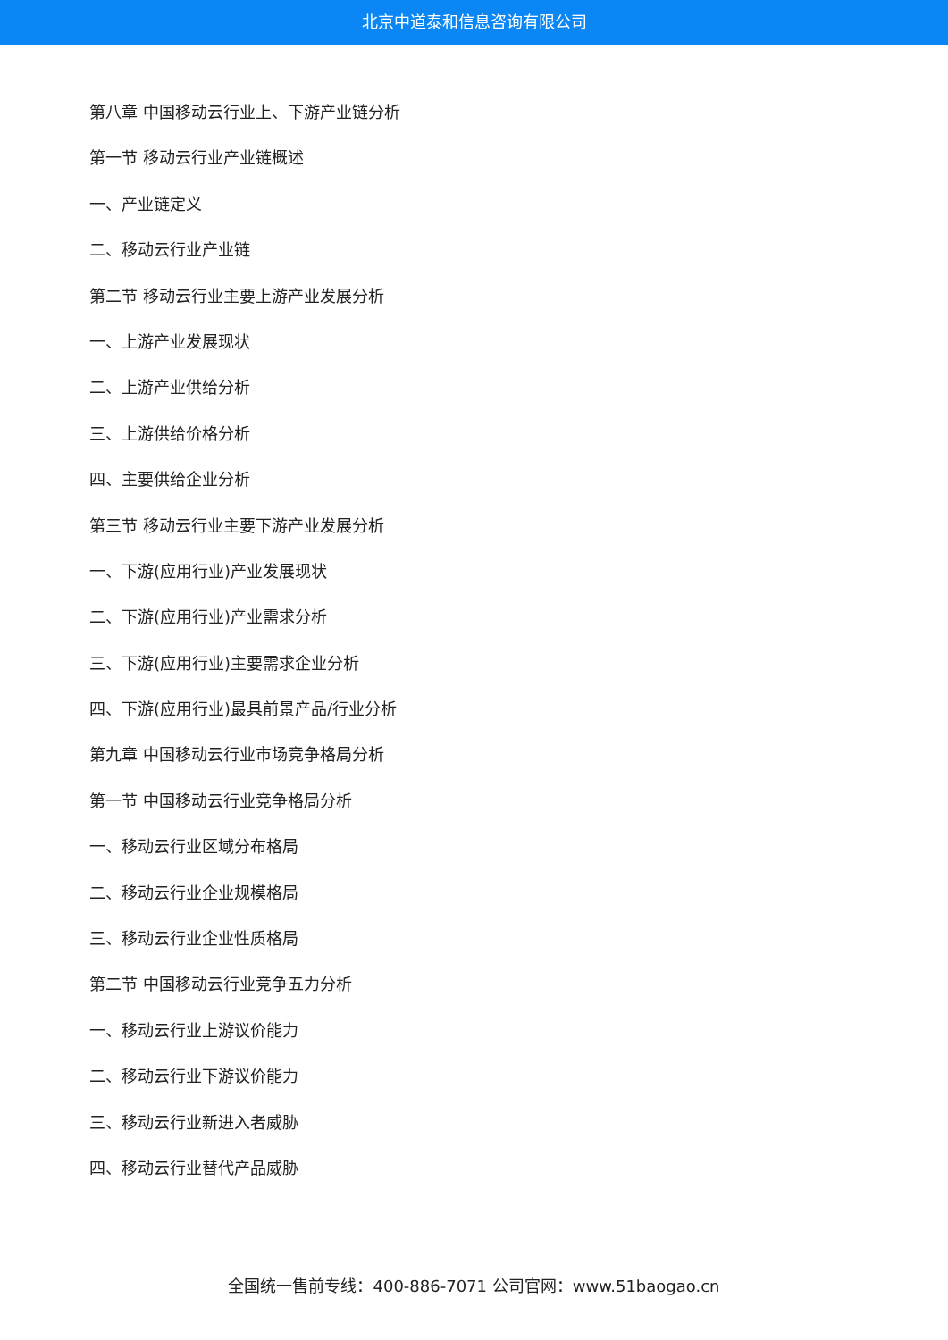北京中道泰和信息咨询有限公司
第八章 中国移动云行业上、下游产业链分析
第一节 移动云行业产业链概述
一、产业链定义
二、移动云行业产业链
第二节 移动云行业主要上游产业发展分析
一、上游产业发展现状
二、上游产业供给分析
三、上游供给价格分析
四、主要供给企业分析
第三节 移动云行业主要下游产业发展分析
一、下游(应用行业)产业发展现状
二、下游(应用行业)产业需求分析
三、下游(应用行业)主要需求企业分析
四、下游(应用行业)最具前景产品/行业分析
第九章 中国移动云行业市场竞争格局分析
第一节 中国移动云行业竞争格局分析
一、移动云行业区域分布格局
二、移动云行业企业规模格局
三、移动云行业企业性质格局
第二节 中国移动云行业竞争五力分析
一、移动云行业上游议价能力
二、移动云行业下游议价能力
三、移动云行业新进入者威胁
四、移动云行业替代产品威胁
全国统一售前专线：400-886-7071 公司官网：www.51baogao.cn